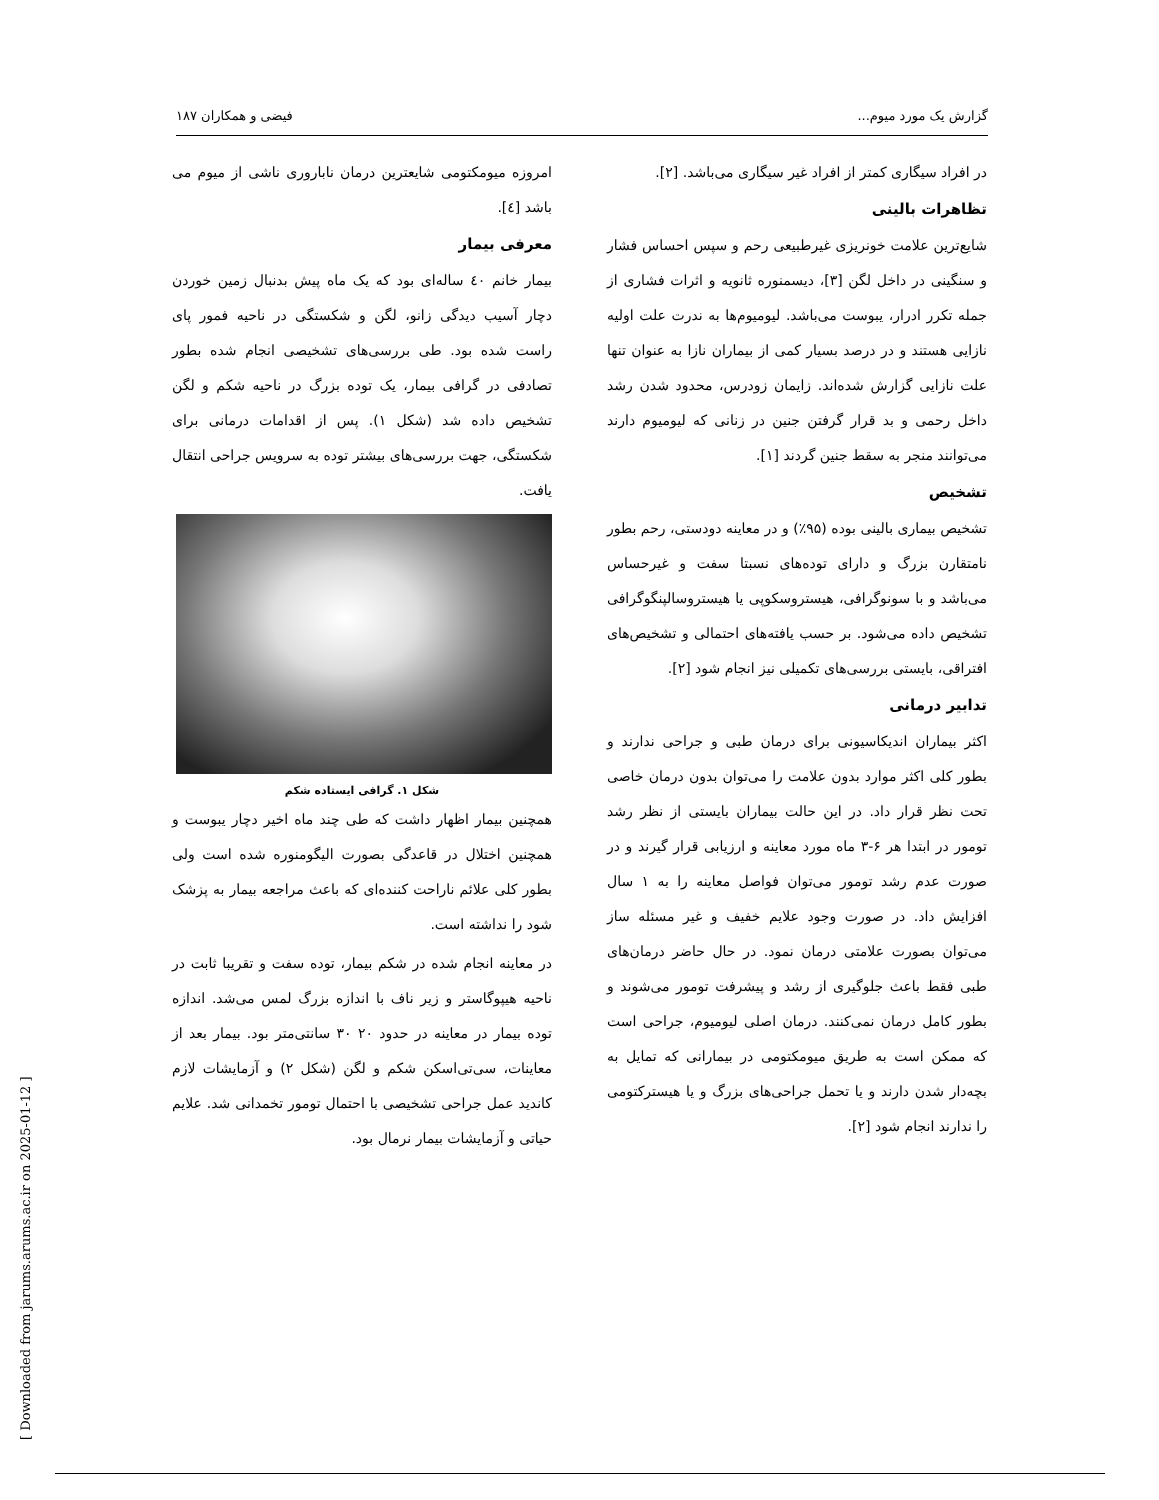گزارش یک مورد میوم... فیضی و همکاران ۱۸۷
در افراد سیگاری کمتر از افراد غیر سیگاری می‌باشد. [۲].
تظاهرات بالینی
شایع‌ترین علامت خونریزی غیرطبیعی رحم و سپس احساس فشار و سنگینی در داخل لگن [۳]، دیسمنوره ثانویه و اثرات فشاری از جمله تکرر ادرار، یبوست می‌باشد. لیومیوم‌ها به ندرت علت اولیه نازایی هستند و در درصد بسیار کمی از بیماران نازا به عنوان تنها علت نازایی گزارش شده‌اند. زایمان زودرس، محدود شدن رشد داخل رحمی و بد قرار گرفتن جنین در زنانی که لیومیوم دارند می‌توانند منجر به سقط جنین گردند [۱].
تشخیص
تشخیص بیماری بالینی بوده (۹۵٪) و در معاینه دودستی، رحم بطور نامتقارن بزرگ و دارای توده‌های نسبتا سفت و غیرحساس می‌باشد و با سونوگرافی، هیستروسکوپی یا هیستروسالپنگوگرافی تشخیص داده می‌شود. بر حسب یافته‌های احتمالی و تشخیص‌های افتراقی، بایستی بررسی‌های تکمیلی نیز انجام شود [۲].
تدابیر درمانی
اکثر بیماران اندیکاسیونی برای درمان طبی و جراحی ندارند و بطور کلی اکثر موارد بدون علامت را می‌توان بدون درمان خاصی تحت نظر قرار داد. در این حالت بیماران بایستی از نظر رشد تومور در ابتدا هر ۶-۳ ماه مورد معاینه و ارزیابی قرار گیرند و در صورت عدم رشد تومور می‌توان فواصل معاینه را به ۱ سال افزایش داد. در صورت وجود علایم خفیف و غیر مسئله ساز می‌توان بصورت علامتی درمان نمود. در حال حاضر درمان‌های طبی فقط باعث جلوگیری از رشد و پیشرفت تومور می‌شوند و بطور کامل درمان نمی‌کنند. درمان اصلی لیومیوم، جراحی است که ممکن است به طریق میومکتومی در بیمارانی که تمایل به بچه‌دار شدن دارند و یا تحمل جراحی‌های بزرگ و یا هیسترکتومی را ندارند انجام شود [۲].
امروزه میومکتومی شایعترین درمان ناباروری ناشی از میوم می باشد [٤].
معرفی بیمار
بیمار خانم ٤٠ ساله‌ای بود که یک ماه پیش بدنبال زمین خوردن دچار آسیب دیدگی زانو، لگن و شکستگی در ناحیه فمور پای راست شده بود. طی بررسی‌های تشخیصی انجام شده بطور تصادفی در گرافی بیمار، یک توده بزرگ در ناحیه شکم و لگن تشخیص داده شد (شکل ١). پس از اقدامات درمانی برای شکستگی، جهت بررسی‌های بیشتر توده به سرویس جراحی انتقال یافت.
شکل ١. گرافی ایستاده شکم
همچنین بیمار اظهار داشت که طی چند ماه اخیر دچار یبوست و همچنین اختلال در قاعدگی بصورت الیگومنوره شده است ولی بطور کلی علائم ناراحت کننده‌ای که باعث مراجعه بیمار به پزشک شود را نداشته است.
در معاینه انجام شده در شکم بیمار، توده سفت و تقریبا ثابت در ناحیه هیپوگاستر و زیر ناف با اندازه بزرگ لمس می‌شد. اندازه توده بیمار در معاینه در حدود ٢٠ ٣٠ سانتی‌متر بود. بیمار بعد از معاینات، سی‌تی‌اسکن شکم و لگن (شکل ٢) و آزمایشات لازم کاندید عمل جراحی تشخیصی با احتمال تومور تخمدانی شد. علایم حیاتی و آزمایشات بیمار نرمال بود.
[ Downloaded from jarums.arums.ac.ir on 2025-01-12 ]